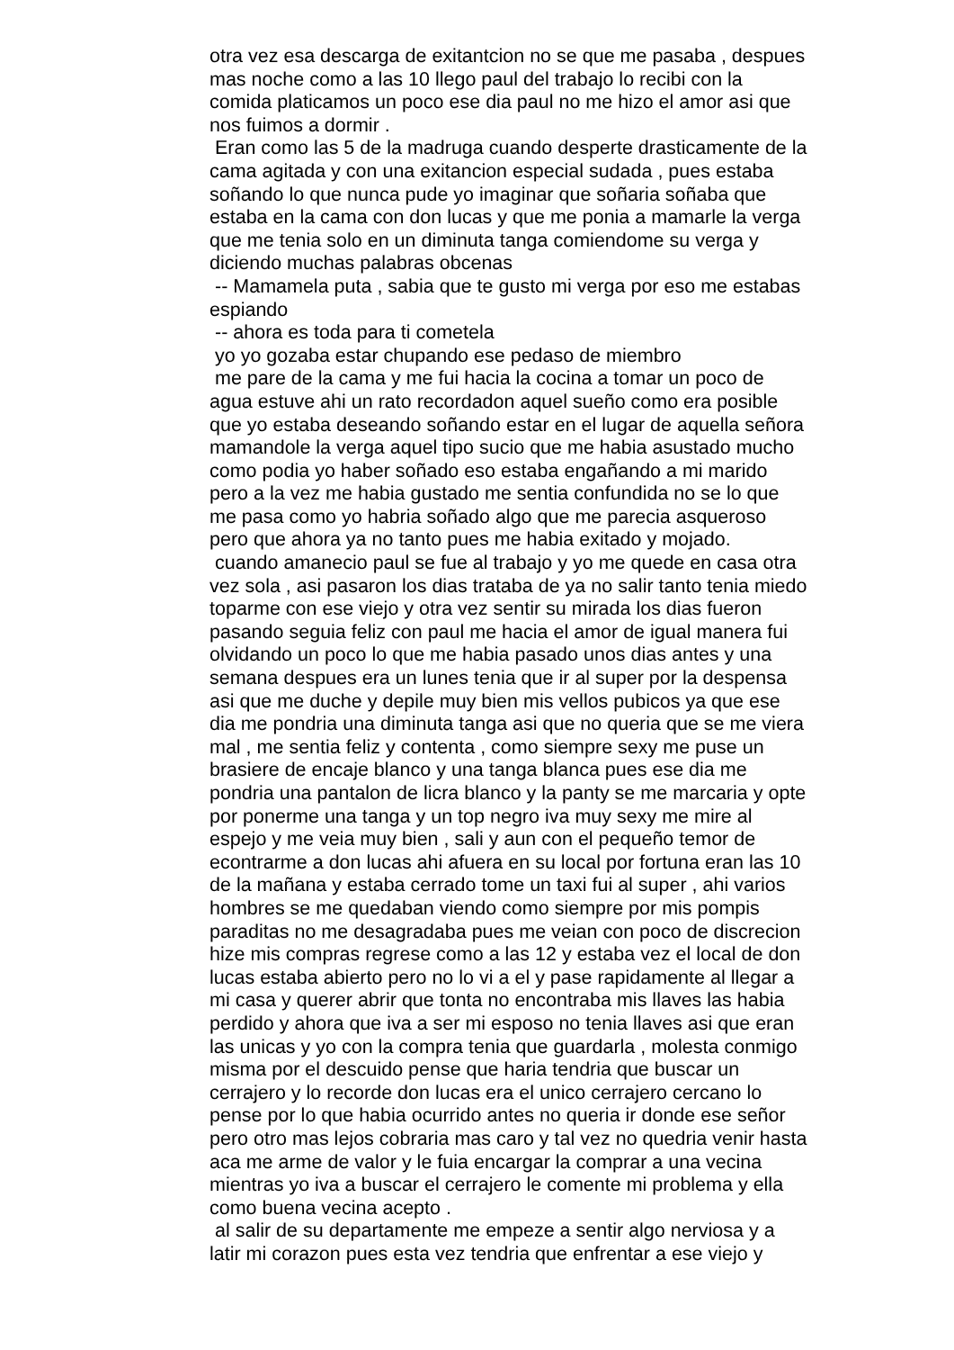otra vez esa descarga de exitantcion no se que me pasaba , despues
mas noche como a las 10 llego paul del trabajo lo recibi con la
comida platicamos un poco ese dia paul no me hizo el amor asi que
nos fuimos a dormir .
Eran como las 5 de la madruga cuando desperte drasticamente de la
cama agitada y con una exitancion especial sudada , pues estaba
soñando lo que nunca pude yo imaginar que soñaria soñaba que
estaba en la cama con don lucas y que me ponia a mamarle la verga
que me tenia solo en un diminuta tanga comiendome su verga y
diciendo muchas palabras obcenas
-- Mamamela puta , sabia que te gusto mi verga por eso me estabas
espiando
-- ahora es toda para ti cometela
yo yo gozaba estar chupando ese pedaso de miembro
me pare de la cama y me fui hacia la cocina a tomar un poco de
agua estuve ahi un rato recordadon aquel sueño como era posible
que yo estaba deseando soñando estar en el lugar de aquella señora
mamandole la verga aquel tipo sucio que me habia asustado mucho
como podia yo haber soñado eso estaba engañando a mi marido
pero a la vez me habia gustado me sentia confundida no se lo que
me pasa como yo habria soñado algo que me parecia asqueroso
pero que ahora ya no tanto pues me habia exitado y mojado.
cuando amanecio paul se fue al trabajo y yo me quede en casa otra
vez sola , asi pasaron los dias trataba de ya no salir tanto tenia miedo
toparme con ese viejo y otra vez sentir su mirada los dias fueron
pasando seguia feliz con paul me hacia el amor de igual manera fui
olvidando un poco lo que me habia pasado unos dias antes y una
semana despues era un lunes tenia que ir al super por la despensa
asi que me duche y depile muy bien mis vellos pubicos ya que ese
dia me pondria una diminuta tanga asi que no queria que se me viera
mal , me sentia feliz y contenta , como siempre sexy me puse un
brasiere de encaje blanco y una tanga blanca pues ese dia me
pondria una pantalon de licra blanco y la panty se me marcaria y opte
por ponerme una tanga y un top negro iva muy sexy me mire al
espejo y me veia muy bien , sali y aun con el pequeño temor de
econtrarme a don lucas ahi afuera en su local por fortuna eran las 10
de la mañana y estaba cerrado tome un taxi fui al super , ahi varios
hombres se me quedaban viendo como siempre por mis pompis
paraditas no me desagradaba pues me veian con poco de discrecion
hize mis compras regrese como a las 12 y estaba vez el local de don
lucas estaba abierto pero no lo vi a el y pase rapidamente al llegar a
mi casa y querer abrir que tonta no encontraba mis llaves las habia
perdido y ahora que iva a ser mi esposo no tenia llaves asi que eran
las unicas y yo con la compra tenia que guardarla , molesta conmigo
misma por el descuido pense que haria tendria que buscar un
cerrajero y lo recorde don lucas era el unico cerrajero cercano lo
pense por lo que habia ocurrido antes no queria ir donde ese señor
pero otro mas lejos cobraria mas caro y tal vez no quedria venir hasta
aca me arme de valor y le fuia encargar la comprar a una vecina
mientras yo iva a buscar el cerrajero le comente mi problema y ella
como buena vecina acepto .
al salir de su departamente me empeze a sentir algo nerviosa y a
latir mi corazon pues esta vez tendria que enfrentar a ese viejo y